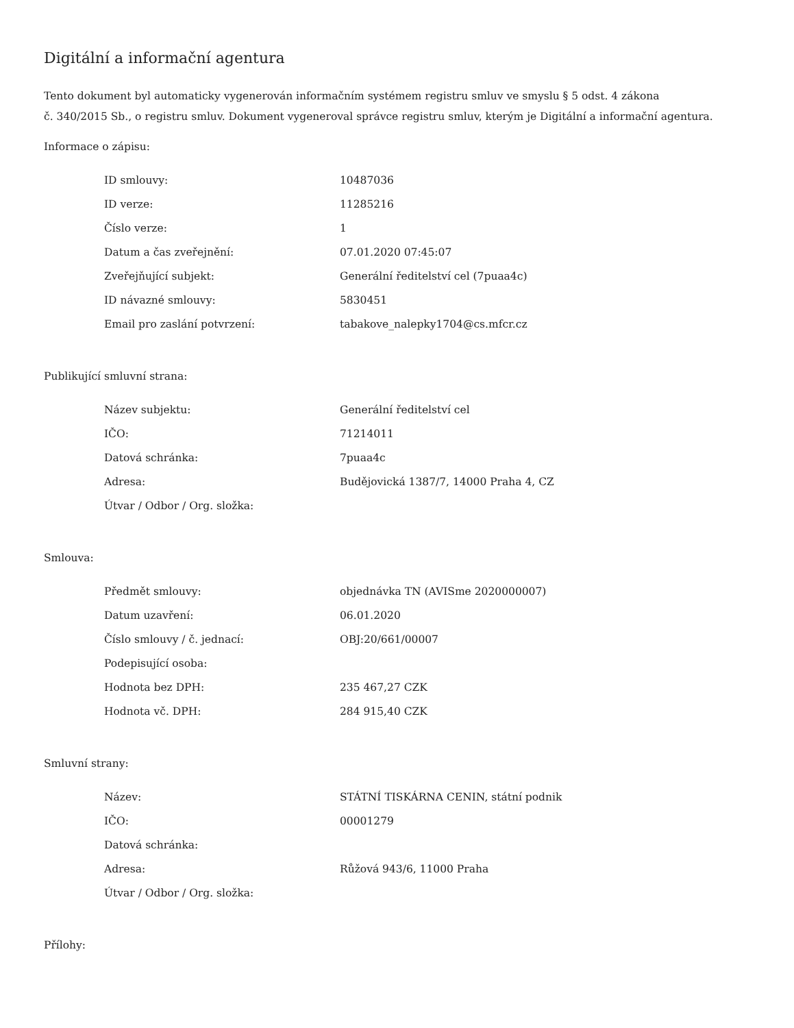Digitální a informační agentura
Tento dokument byl automaticky vygenerován informačním systémem registru smluv ve smyslu § 5 odst. 4 zákona
č. 340/2015 Sb., o registru smluv. Dokument vygeneroval správce registru smluv, kterým je Digitální a informační agentura.
Informace o zápisu:
| ID smlouvy: | 10487036 |
| ID verze: | 11285216 |
| Číslo verze: | 1 |
| Datum a čas zveřejnění: | 07.01.2020 07:45:07 |
| Zveřejňující subjekt: | Generální ředitelství cel (7puaa4c) |
| ID návazné smlouvy: | 5830451 |
| Email pro zaslání potvrzení: | tabakove_nalepky1704@cs.mfcr.cz |
Publikující smluvní strana:
| Název subjektu: | Generální ředitelství cel |
| IČO: | 71214011 |
| Datová schránka: | 7puaa4c |
| Adresa: | Budějovická 1387/7, 14000 Praha 4, CZ |
| Útvar / Odbor / Org. složka: | |
Smlouva:
| Předmět smlouvy: | objednávka TN (AVISme 2020000007) |
| Datum uzavření: | 06.01.2020 |
| Číslo smlouvy / č. jednací: | OBJ:20/661/00007 |
| Podepisující osoba: | |
| Hodnota bez DPH: | 235 467,27 CZK |
| Hodnota vč. DPH: | 284 915,40 CZK |
Smluvní strany:
| Název: | STÁTNÍ TISKÁRNA CENIN, státní podnik |
| IČO: | 00001279 |
| Datová schránka: | |
| Adresa: | Růžová 943/6, 11000 Praha |
| Útvar / Odbor / Org. složka: | |
Přílohy: